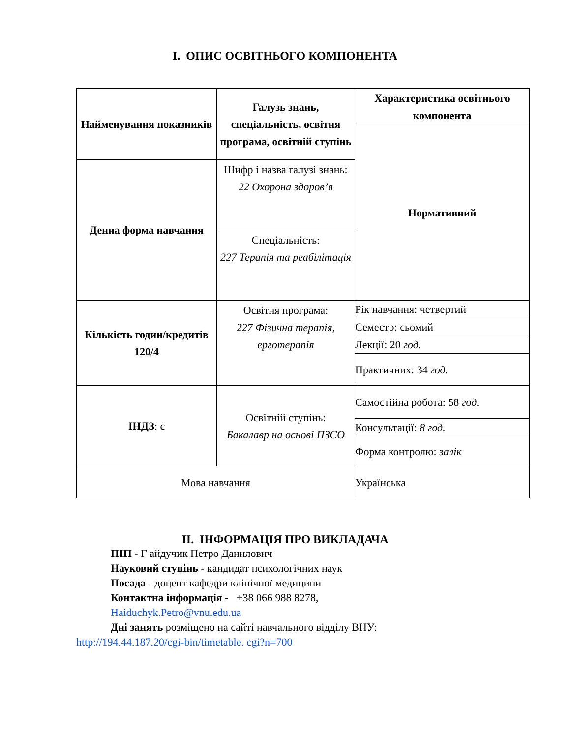I. ОПИС ОСВІТНЬОГО КОМПОНЕНТА
| Найменування показників | Галузь знань, спеціальність, освітня програма, освітній ступінь | Характеристика освітнього компонента |
| | | Нормативний |
| Денна форма навчання | Шифр і назва галузі знань: 22 Охорона здоров’я | |
| | Спеціальність: 227 Терапія та реабілітація | |
| Кількість годин/кредитів 120/4 | Освітня програма: 227 Фізична терапія, ерготерапія | Рік навчання: четвертий |
| | | Семестр: сьомий |
| | | Лекції: 20 год. |
| | | Практичних: 34 год. |
| ІНДЗ : є | Освітній ступінь: Бакалавр на основі ПЗСО | Самостійна робота: 58 год. |
| | | Консультації: 8 год. |
| | | Форма контролю: залік |
| Мова навчання | | Українська |
II. ІНФОРМАЦІЯ ПРО ВИКЛАДАЧА
ПІП - Г айдучик Петро Данилович
Науковий ступінь - кандидат психологічних наук
Посада - доцент кафедри клінічної медицини
Контактна інформація - +38 066 988 8278,
Haiduchyk.Petro@vnu.edu.ua
Дні занять розміщено на сайті навчального відділу ВНУ:
http://194.44.187.20/cgi-bin/timetable. cgi?n=700